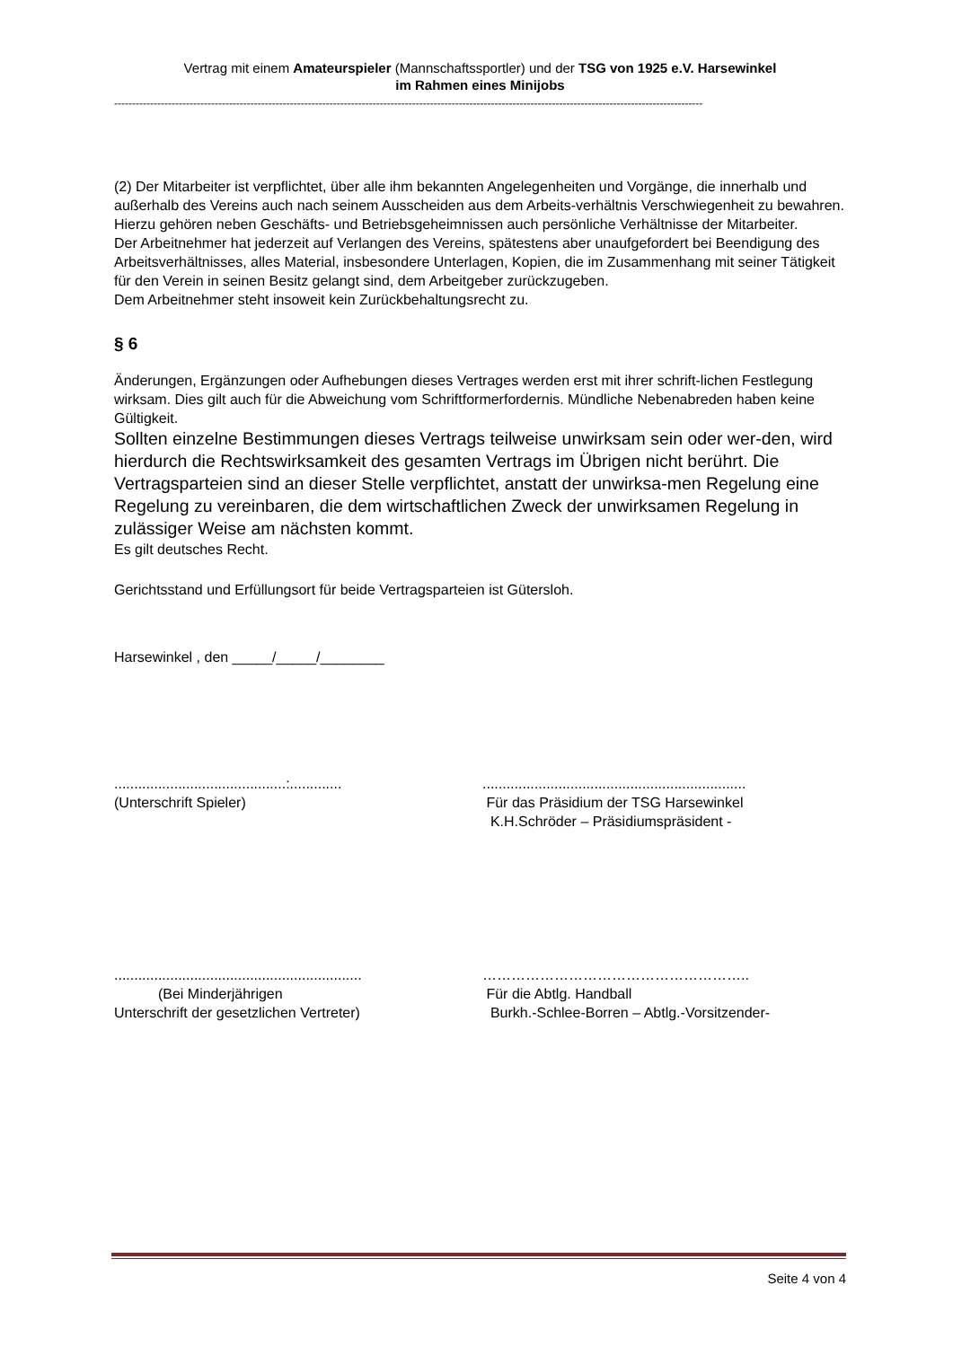Vertrag mit einem Amateurspieler (Mannschaftssportler) und der TSG von 1925 e.V. Harsewinkel
im Rahmen eines Minijobs
--------------------------------------------------------------------------------------------------------------------------------------------------------------------
(2) Der Mitarbeiter ist verpflichtet, über alle ihm bekannten Angelegenheiten und Vorgänge, die innerhalb und außerhalb des Vereins auch nach seinem Ausscheiden aus dem Arbeits-verhältnis Verschwiegenheit zu bewahren.
Hierzu gehören neben Geschäfts- und Betriebsgeheimnissen auch persönliche Verhältnisse der Mitarbeiter.
Der Arbeitnehmer hat jederzeit auf Verlangen des Vereins, spätestens aber unaufgefordert bei Beendigung des Arbeitsverhältnisses, alles Material, insbesondere Unterlagen, Kopien, die im Zusammenhang mit seiner Tätigkeit für den Verein in seinen Besitz gelangt sind, dem Arbeitgeber zurückzugeben.
Dem Arbeitnehmer steht insoweit kein Zurückbehaltungsrecht zu.
§ 6
Änderungen, Ergänzungen oder Aufhebungen dieses Vertrages werden erst mit ihrer schrift-lichen Festlegung wirksam. Dies gilt auch für die Abweichung vom Schriftformerfordernis. Mündliche Nebenabreden haben keine Gültigkeit.
Sollten einzelne Bestimmungen dieses Vertrags teilweise unwirksam sein oder wer-den, wird hierdurch die Rechtswirksamkeit des gesamten Vertrags im Übrigen nicht berührt. Die Vertragsparteien sind an dieser Stelle verpflichtet, anstatt der unwirksa-men Regelung eine Regelung zu vereinbaren, die dem wirtschaftlichen Zweck der unwirksamen Regelung in zulässiger Weise am nächsten kommt.
Es gilt deutsches Recht.
Gerichtsstand und Erfüllungsort für beide Vertragsparteien ist Gütersloh.
Harsewinkel , den _____/_____/________
...........................................:.............
(Unterschrift Spieler)
..................................................................
Für das Präsidium der TSG Harsewinkel
K.H.Schröder – Präsidiumspräsident -
..............................................................
(Bei Minderjährigen
Unterschrift der gesetzlichen Vertreter)
………………………………………………..
Für die Abtlg. Handball
Burkh.-Schlee-Borren – Abtlg.-Vorsitzender-
Seite 4 von 4